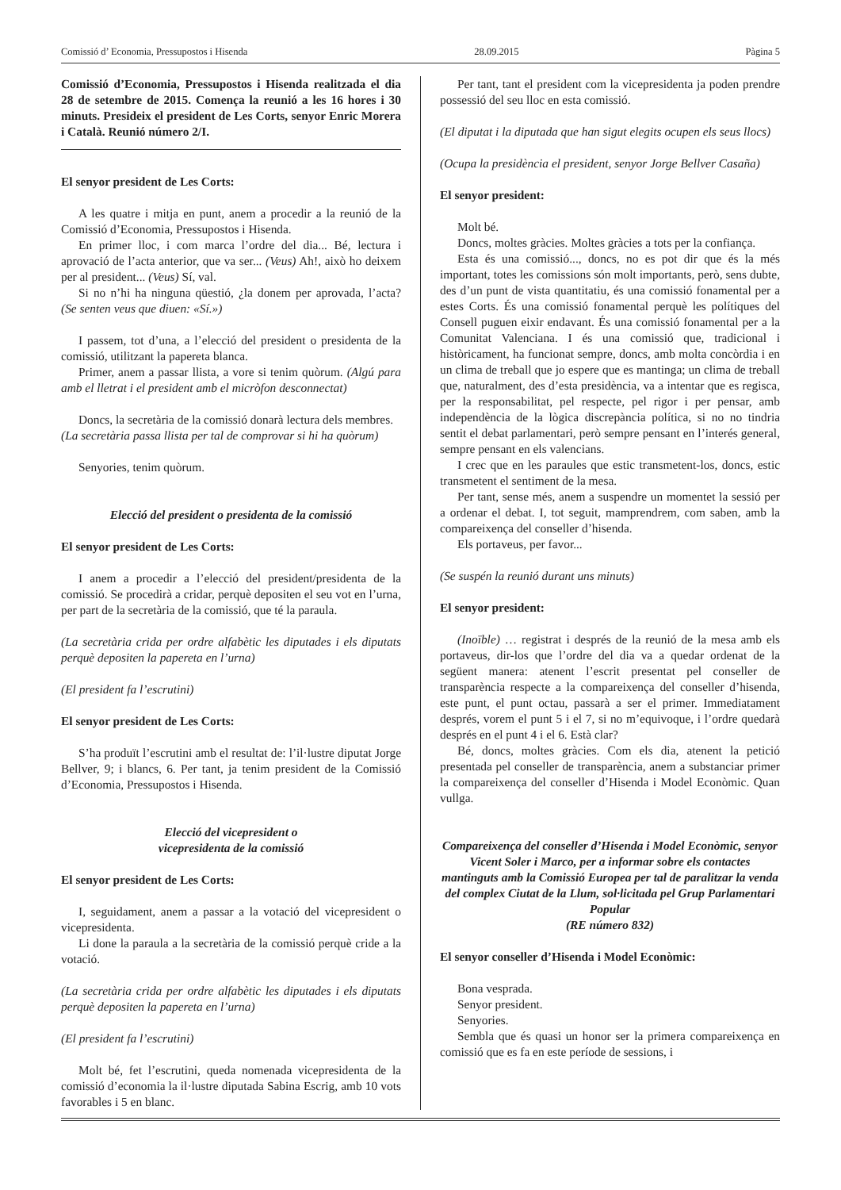Comissió d’ Economia, Pressupostos i Hisenda 28.09.2015 Pàgina 5
Comissió d’Economia, Pressupostos i Hisenda realitzada el dia 28 de setembre de 2015. Comença la reunió a les 16 hores i 30 minuts. Presideix el president de Les Corts, senyor Enric Morera i Català. Reunió número 2/I.
El senyor president de Les Corts:
A les quatre i mitja en punt, anem a procedir a la reunió de la Comissió d’Economia, Pressupostos i Hisenda.
En primer lloc, i com marca l’ordre del dia... Bé, lectura i aprovació de l’acta anterior, que va ser... (Veus) Ah!, això ho deixem per al president... (Veus) Sí, val.
Si no n’hi ha ninguna qüestió, ¿la donem per aprovada, l’acta? (Se senten veus que diuen: «Sí.»)
I passem, tot d’una, a l’elecció del president o presidenta de la comissió, utilitzant la papereta blanca.
Primer, anem a passar llista, a vore si tenim quòrum. (Algú para amb el lletrat i el president amb el micròfon desconnectat)
Doncs, la secretària de la comissió donarà lectura dels membres.
(La secretària passa llista per tal de comprovar si hi ha quòrum)
Senyories, tenim quòrum.
Elecció del president o presidenta de la comissió
El senyor president de Les Corts:
I anem a procedir a l’elecció del president/presidenta de la comissió. Se procedirà a cridar, perquè depositen el seu vot en l’urna, per part de la secretària de la comissió, que té la paraula.
(La secretària crida per ordre alfabètic les diputades i els diputats perquè depositen la papereta en l’urna)
(El president fa l’escrutini)
El senyor president de Les Corts:
S’ha produït l’escrutini amb el resultat de: l’il·lustre diputat Jorge Bellver, 9; i blancs, 6. Per tant, ja tenim president de la Comissió d’Economia, Pressupostos i Hisenda.
Elecció del vicepresident o
vicepresidenta de la comissió
El senyor president de Les Corts:
I, seguidament, anem a passar a la votació del vicepresident o vicepresidenta.
Li done la paraula a la secretària de la comissió perquè cride a la votació.
(La secretària crida per ordre alfabètic les diputades i els diputats perquè depositen la papereta en l’urna)
(El president fa l’escrutini)
Molt bé, fet l’escrutini, queda nomenada vicepresidenta de la comissió d’economia la il·lustre diputada Sabina Escrig, amb 10 vots favorables i 5 en blanc.
Per tant, tant el president com la vicepresidenta ja poden prendre possessió del seu lloc en esta comissió.
(El diputat i la diputada que han sigut elegits ocupen els seus llocs)
(Ocupa la presidència el president, senyor Jorge Bellver Casaña)
El senyor president:
Molt bé.
Doncs, moltes gràcies. Moltes gràcies a tots per la confiança.
Esta és una comissió..., doncs, no es pot dir que és la més important, totes les comissions són molt importants, però, sens dubte, des d’un punt de vista quantitatiu, és una comissió fonamental per a estes Corts. És una comissió fonamental perquè les polítiques del Consell puguen eixir endavant. És una comissió fonamental per a la Comunitat Valenciana. I és una comissió que, tradicional i històricament, ha funcionat sempre, doncs, amb molta concòrdia i en un clima de treball que jo espere que es mantinga; un clima de treball que, naturalment, des d’esta presidència, va a intentar que es regisca, per la responsabilitat, pel respecte, pel rigor i per pensar, amb independència de la lògica discrepància política, si no no tindria sentit el debat parlamentari, però sempre pensant en l’interés general, sempre pensant en els valencians.
I crec que en les paraules que estic transmetent-los, doncs, estic transmetent el sentiment de la mesa.
Per tant, sense més, anem a suspendre un momentet la sessió per a ordenar el debat. I, tot seguit, mamprendrem, com saben, amb la compareixença del conseller d’hisenda.
Els portaveus, per favor...
(Se suspén la reunió durant uns minuts)
El senyor president:
(Inoïble) … registrat i després de la reunió de la mesa amb els portaveus, dir-los que l’ordre del dia va a quedar ordenat de la següent manera: atenent l’escrit presentat pel conseller de transparència respecte a la compareixença del conseller d’hisenda, este punt, el punt octau, passarà a ser el primer. Immediatament després, vorem el punt 5 i el 7, si no m’equivoque, i l’ordre quedarà després en el punt 4 i el 6. Està clar?
Bé, doncs, moltes gràcies. Com els dia, atenent la petició presentada pel conseller de transparència, anem a substanciar primer la compareixença del conseller d’Hisenda i Model Econòmic. Quan vullga.
Compareixença del conseller d’Hisenda i Model Econòmic, senyor Vicent Soler i Marco, per a informar sobre els contactes mantinguts amb la Comissió Europea per tal de paralitzar la venda del complex Ciutat de la Llum, sol·licitada pel Grup Parlamentari Popular
(RE número 832)
El senyor conseller d’Hisenda i Model Econòmic:
Bona vesprada.
Senyor president.
Senyories.
Sembla que és quasi un honor ser la primera compareixença en comissió que es fa en este període de sessions, i